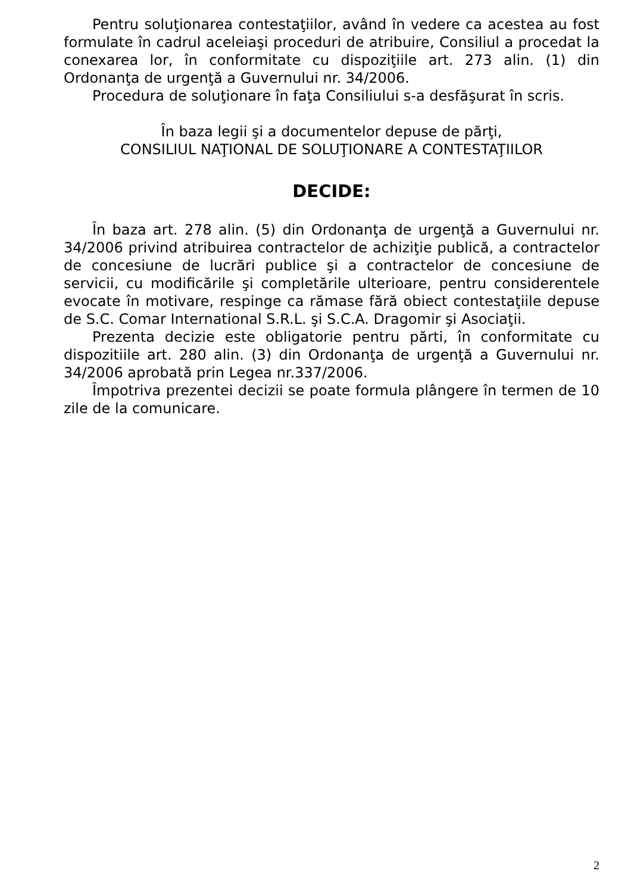Pentru soluţionarea contestaţiilor, având în vedere ca acestea au fost formulate în cadrul aceleiaşi proceduri de atribuire, Consiliul a procedat la conexarea lor, în conformitate cu dispoziţiile art. 273 alin. (1) din Ordonanţa de urgenţă a Guvernului nr. 34/2006.
Procedura de soluţionare în faţa Consiliului s-a desfăşurat în scris.
În baza legii şi a documentelor depuse de părţi,
CONSILIUL NAŢIONAL DE SOLUŢIONARE A CONTESTAŢIILOR
DECIDE:
În baza art. 278 alin. (5) din Ordonanţa de urgenţă a Guvernului nr. 34/2006 privind atribuirea contractelor de achiziţie publică, a contractelor de concesiune de lucrări publice şi a contractelor de concesiune de servicii, cu modificările şi completările ulterioare, pentru considerentele evocate în motivare, respinge ca rămase fără obiect contestaţiile depuse de S.C. Comar International S.R.L. şi S.C.A. Dragomir şi Asociaţii.
Prezenta decizie este obligatorie pentru părti, în conformitate cu dispozitiile art. 280 alin. (3) din Ordonanţa de urgenţă a Guvernului nr. 34/2006 aprobată prin Legea nr.337/2006.
Împotriva prezentei decizii se poate formula plângere în termen de 10 zile de la comunicare.
2